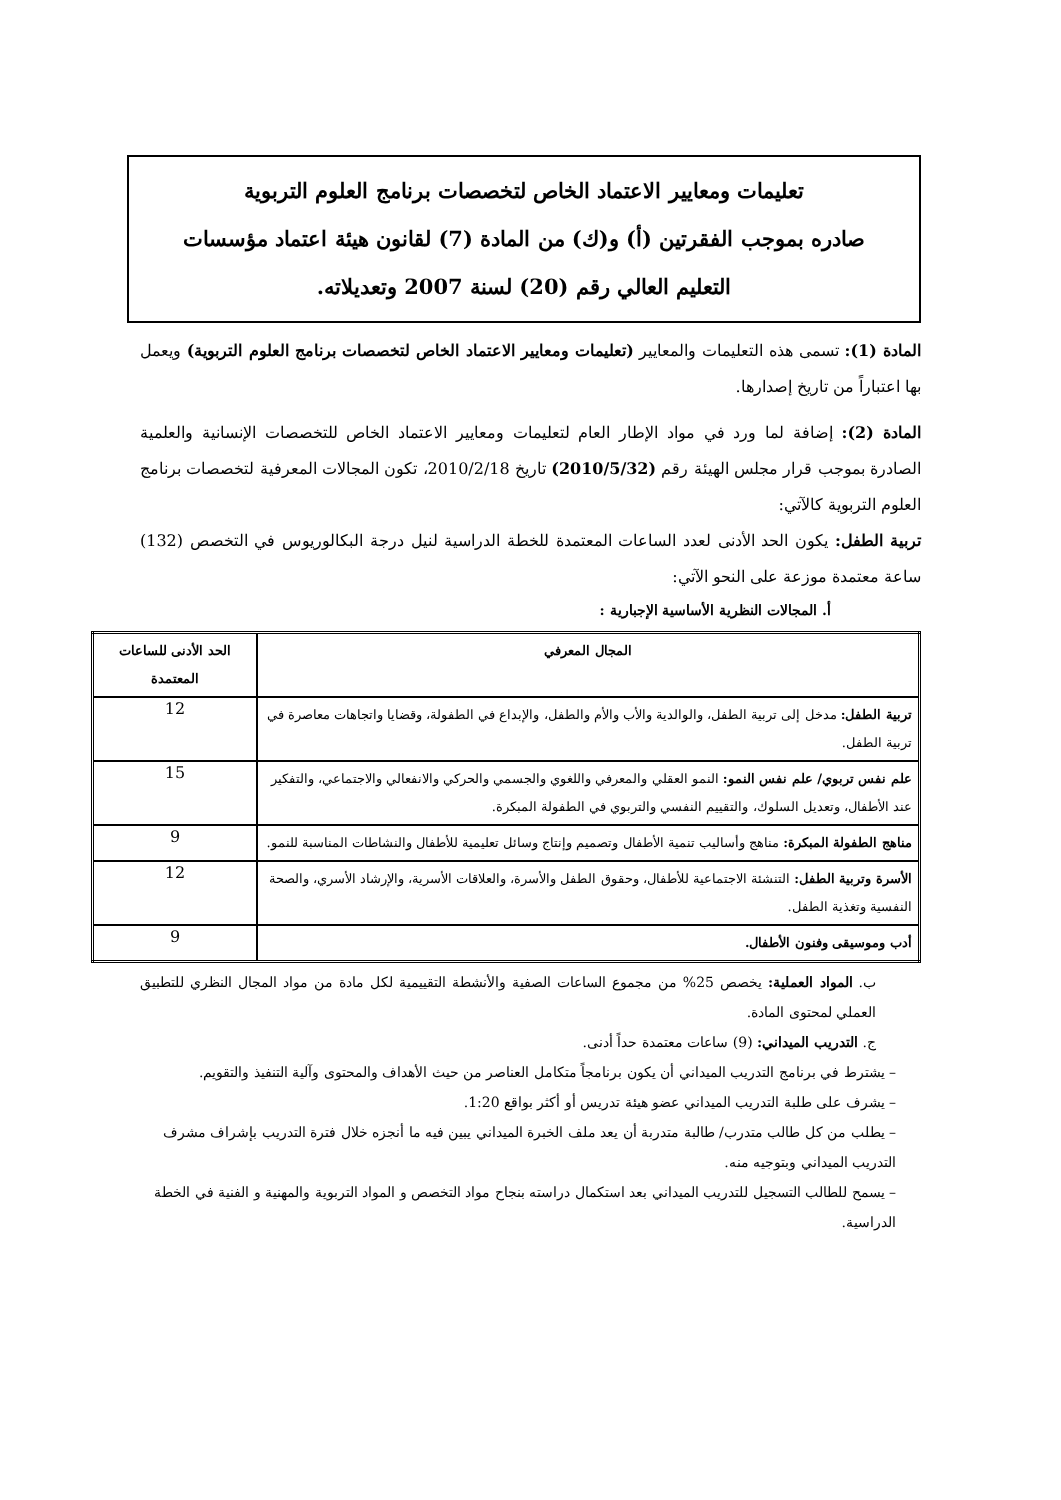تعليمات ومعايير الاعتماد الخاص لتخصصات برنامج العلوم التربوية
صادره بموجب الفقرتين (أ) و(ك) من المادة (7) لقانون هيئة اعتماد مؤسسات
التعليم العالي رقم (20) لسنة 2007 وتعديلاته.
المادة (1): تسمى هذه التعليمات والمعايير (تعليمات ومعايير الاعتماد الخاص لتخصصات برنامج العلوم التربوية) ويعمل بها اعتباراً من تاريخ إصدارها.
المادة (2): إضافة لما ورد في مواد الإطار العام لتعليمات ومعايير الاعتماد الخاص للتخصصات الإنسانية والعلمية الصادرة بموجب قرار مجلس الهيئة رقم (2010/5/32) تاريخ 2010/2/18، تكون المجالات المعرفية لتخصصات برنامج العلوم التربوية كالآتي:
تربية الطفل: يكون الحد الأدنى لعدد الساعات المعتمدة للخطة الدراسية لنيل درجة البكالوريوس في التخصص (132) ساعة معتمدة موزعة على النحو الآتي:
أ. المجالات النظرية الأساسية الإجبارية :
| المجال المعرفي | الحد الأدنى للساعات المعتمدة |
| --- | --- |
| تربية الطفل: مدخل إلى تربية الطفل، والوالدية والأب والأم والطفل، والإبداع في الطفولة، وقضايا واتجاهات معاصرة في تربية الطفل. | 12 |
| علم نفس تربوي/ علم نفس النمو: النمو العقلي والمعرفي واللغوي والجسمي والحركي والانفعالي والاجتماعي، والتفكير عند الأطفال، وتعديل السلوك، والتقييم النفسي والتربوي في الطفولة المبكرة. | 15 |
| مناهج الطفولة المبكرة: مناهج وأساليب تنمية الأطفال وتصميم وإنتاج وسائل تعليمية للأطفال والنشاطات المناسبة للنمو. | 9 |
| الأسرة وتربية الطفل: التنشئة الاجتماعية للأطفال، وحقوق الطفل والأسرة، والعلاقات الأسرية، والإرشاد الأسري، والصحة النفسية وتغذية الطفل. | 12 |
| أدب وموسيقى وفنون الأطفال. | 9 |
ب. المواد العملية: يخصص 25% من مجموع الساعات الصفية والأنشطة التقييمية لكل مادة من مواد المجال النظري للتطبيق العملي لمحتوى المادة.
ج. التدريب الميداني: (9) ساعات معتمدة حداً أدنى.
– يشترط في برنامج التدريب الميداني أن يكون برنامجاً متكامل العناصر من حيث الأهداف والمحتوى وآلية التنفيذ والتقويم.
– يشرف على طلبة التدريب الميداني عضو هيئة تدريس أو أكثر بواقع 1:20.
– يطلب من كل طالب متدرب/ طالبة متدربة أن يعد ملف الخبرة الميداني يبين فيه ما أنجزه خلال فترة التدريب بإشراف مشرف التدريب الميداني وبتوجيه منه.
– يسمح للطالب التسجيل للتدريب الميداني بعد استكمال دراسته بنجاح مواد التخصص و المواد التربوية والمهنية و الفنية في الخطة الدراسية.